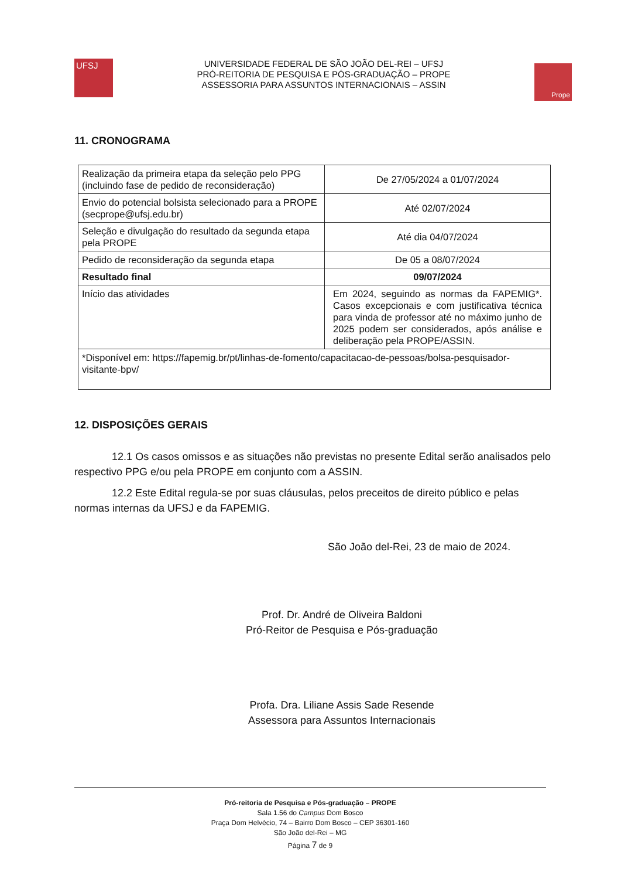UFSJ
UNIVERSIDADE FEDERAL DE SÃO JOÃO DEL-REI – UFSJ
PRÓ-REITORIA DE PESQUISA E PÓS-GRADUAÇÃO – PROPE
ASSESSORIA PARA ASSUNTOS INTERNACIONAIS – ASSIN
Prope
11. CRONOGRAMA
| Realização da primeira etapa da seleção pelo PPG (incluindo fase de pedido de reconsideração) | De 27/05/2024 a 01/07/2024 |
| Envio do potencial bolsista selecionado para a PROPE (secprope@ufsj.edu.br) | Até 02/07/2024 |
| Seleção e divulgação do resultado da segunda etapa pela PROPE | Até dia 04/07/2024 |
| Pedido de reconsideração da segunda etapa | De 05 a 08/07/2024 |
| Resultado final | 09/07/2024 |
| Início das atividades | Em 2024, seguindo as normas da FAPEMIG*. Casos excepcionais e com justificativa técnica para vinda de professor até no máximo junho de 2025 podem ser considerados, após análise e deliberação pela PROPE/ASSIN. |
| *Disponível em: https://fapemig.br/pt/linhas-de-fomento/capacitacao-de-pessoas/bolsa-pesquisador-visitante-bpv/ | |
12. DISPOSIÇÕES GERAIS
12.1 Os casos omissos e as situações não previstas no presente Edital serão analisados pelo respectivo PPG e/ou pela PROPE em conjunto com a ASSIN.
12.2 Este Edital regula-se por suas cláusulas, pelos preceitos de direito público e pelas normas internas da UFSJ e da FAPEMIG.
São João del-Rei, 23 de maio de 2024.
Prof. Dr. André de Oliveira Baldoni
Pró-Reitor de Pesquisa e Pós-graduação
Profa. Dra. Liliane Assis Sade Resende
Assessora para Assuntos Internacionais
Pró-reitoria de Pesquisa e Pós-graduação – PROPE
Sala 1.56 do Campus Dom Bosco
Praça Dom Helvécio, 74 – Bairro Dom Bosco – CEP 36301-160
São João del-Rei – MG
Página 7 de 9